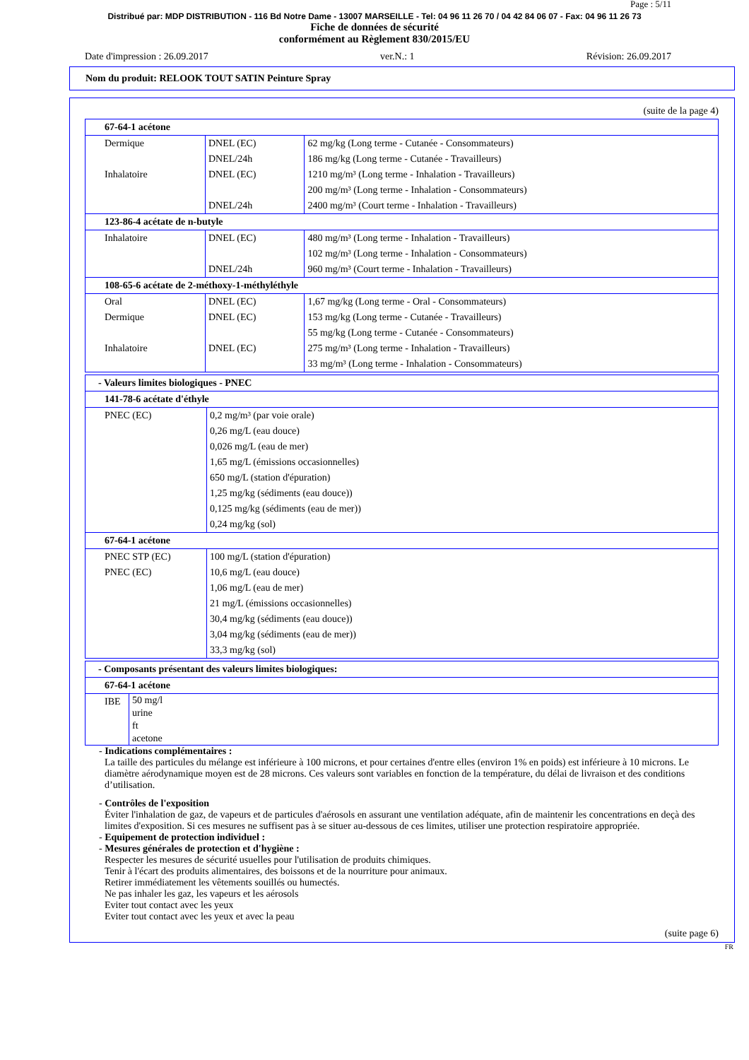Page : 5/11
Distribué par: MDP DISTRIBUTION - 116 Bd Notre Dame - 13007 MARSEILLE - Tel: 04 96 11 26 70 / 04 42 84 06 07 - Fax: 04 96 11 26 73
Fiche de données de sécurité
conformément au Règlement 830/2015/EU
Date d'impression : 26.09.2017 ver.N.: 1 Révision: 26.09.2017
Nom du produit: RELOOK TOUT SATIN Peinture Spray
(suite de la page 4)
| 67-64-1 acétone | | |
| Dermique | DNEL (EC) | 62 mg/kg (Long terme - Cutanée - Consommateurs) |
| | DNEL/24h | 186 mg/kg (Long terme - Cutanée - Travailleurs) |
| Inhalatoire | DNEL (EC) | 1210 mg/m³ (Long terme - Inhalation - Travailleurs) |
| | | 200 mg/m³ (Long terme - Inhalation - Consommateurs) |
| | DNEL/24h | 2400 mg/m³ (Court terme - Inhalation - Travailleurs) |
| 123-86-4 acétate de n-butyle | | |
| Inhalatoire | DNEL (EC) | 480 mg/m³ (Long terme - Inhalation - Travailleurs) |
| | | 102 mg/m³ (Long terme - Inhalation - Consommateurs) |
| | DNEL/24h | 960 mg/m³ (Court terme - Inhalation - Travailleurs) |
| 108-65-6 acétate de 2-méthoxy-1-méthyléthyle | | |
| Oral | DNEL (EC) | 1,67 mg/kg (Long terme - Oral - Consommateurs) |
| Dermique | DNEL (EC) | 153 mg/kg (Long terme - Cutanée - Travailleurs) |
| | | 55 mg/kg (Long terme - Cutanée - Consommateurs) |
| Inhalatoire | DNEL (EC) | 275 mg/m³ (Long terme - Inhalation - Travailleurs) |
| | | 33 mg/m³ (Long terme - Inhalation - Consommateurs) |
| - Valeurs limites biologiques - PNEC | |
| 141-78-6 acétate d'éthyle | |
| PNEC (EC) | 0,2 mg/m³ (par voie orale) |
| | 0,26 mg/L (eau douce) |
| | 0,026 mg/L (eau de mer) |
| | 1,65 mg/L (émissions occasionnelles) |
| | 650 mg/L (station d'épuration) |
| | 1,25 mg/kg (sédiments (eau douce)) |
| | 0,125 mg/kg (sédiments (eau de mer)) |
| | 0,24 mg/kg (sol) |
| 67-64-1 acétone | |
| PNEC STP (EC) | 100 mg/L (station d'épuration) |
| PNEC (EC) | 10,6 mg/L (eau douce) |
| | 1,06 mg/L (eau de mer) 21 mg/L (émissions occasionnelles) |
| | 30,4 mg/kg (sédiments (eau douce)) |
| | 3,04 mg/kg (sédiments (eau de mer)) |
| | 33,3 mg/kg (sol) |
| - Composants présentant des valeurs limites biologiques: | |
| 67-64-1 acétone | |
| IBE | 50 mg/l urine ft acetone |
- Indications complémentaires :
La taille des particules du mélange est inférieure à 100 microns, et pour certaines d'entre elles (environ 1% en poids) est inférieure à 10 microns. Le diamètre aérodynamique moyen est de 28 microns. Ces valeurs sont variables en fonction de la température, du délai de livraison et des conditions d’utilisation.
- Contrôles de l'exposition
Éviter l'inhalation de gaz, de vapeurs et de particules d'aérosols en assurant une ventilation adéquate, afin de maintenir les concentrations en deçà des limites d'exposition. Si ces mesures ne suffisent pas à se situer au-dessous de ces limites, utiliser une protection respiratoire appropriée.
- Equipement de protection individuel :
- Mesures générales de protection et d'hygiène :
Respecter les mesures de sécurité usuelles pour l'utilisation de produits chimiques.
Tenir à l'écart des produits alimentaires, des boissons et de la nourriture pour animaux.
Retirer immédiatement les vêtements souillés ou humectés.
Ne pas inhaler les gaz, les vapeurs et les aérosols
Eviter tout contact avec les yeux
Eviter tout contact avec les yeux et avec la peau
(suite page 6)
FR